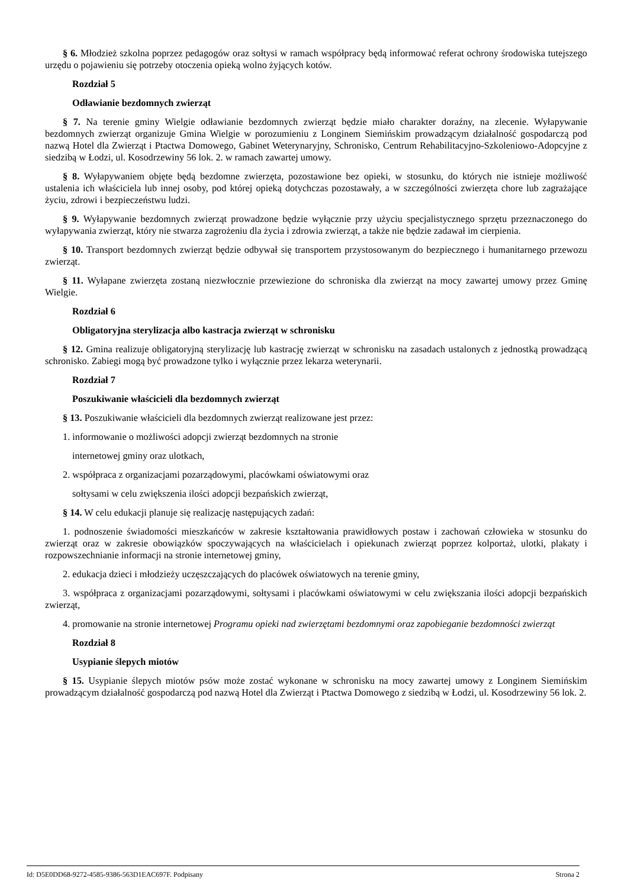§ 6. Młodzież szkolna poprzez pedagogów oraz sołtysi w ramach współpracy będą informować referat ochrony środowiska tutejszego urzędu o pojawieniu się potrzeby otoczenia opieką wolno żyjących kotów.
Rozdział 5
Odławianie bezdomnych zwierząt
§ 7. Na terenie gminy Wielgie odławianie bezdomnych zwierząt będzie miało charakter doraźny, na zlecenie. Wyłapywanie bezdomnych zwierząt organizuje Gmina Wielgie w porozumieniu z Longinem Siemińskim prowadzącym działalność gospodarczą pod nazwą Hotel dla Zwierząt i Ptactwa Domowego, Gabinet Weterynaryjny, Schronisko, Centrum Rehabilitacyjno-Szkoleniowo-Adopcyjne z siedzibą w Łodzi, ul. Kosodrzewiny 56 lok. 2. w ramach zawartej umowy.
§ 8. Wyłapywaniem objęte będą bezdomne zwierzęta, pozostawione bez opieki, w stosunku, do których nie istnieje możliwość ustalenia ich właściciela lub innej osoby, pod której opieką dotychczas pozostawały, a w szczególności zwierzęta chore lub zagrażające życiu, zdrowi i bezpieczeństwu ludzi.
§ 9. Wyłapywanie bezdomnych zwierząt prowadzone będzie wyłącznie przy użyciu specjalistycznego sprzętu przeznaczonego do wyłapywania zwierząt, który nie stwarza zagrożeniu dla życia i zdrowia zwierząt, a także nie będzie zadawał im cierpienia.
§ 10. Transport bezdomnych zwierząt będzie odbywał się transportem przystosowanym do bezpiecznego i humanitarnego przewozu zwierząt.
§ 11. Wyłapane zwierzęta zostaną niezwłocznie przewiezione do schroniska dla zwierząt na mocy zawartej umowy przez Gminę Wielgie.
Rozdział 6
Obligatoryjna sterylizacja albo kastracja zwierząt w schronisku
§ 12. Gmina realizuje obligatoryjną sterylizację lub kastrację zwierząt w schronisku na zasadach ustalonych z jednostką prowadzącą schronisko. Zabiegi mogą być prowadzone tylko i wyłącznie przez lekarza weterynarii.
Rozdział 7
Poszukiwanie właścicieli dla bezdomnych zwierząt
§ 13. Poszukiwanie właścicieli dla bezdomnych zwierząt realizowane jest przez:
1. informowanie o możliwości adopcji zwierząt bezdomnych na stronie
internetowej gminy oraz ulotkach,
2. współpraca z organizacjami pozarządowymi, placówkami oświatowymi oraz
sołtysami w celu zwiększenia ilości adopcji bezpańskich zwierząt,
§ 14. W celu edukacji planuje się realizację następujących zadań:
1. podnoszenie świadomości mieszkańców w zakresie kształtowania prawidłowych postaw i zachowań człowieka w stosunku do zwierząt oraz w zakresie obowiązków spoczywających na właścicielach i opiekunach zwierząt poprzez kolportaż, ulotki, plakaty i rozpowszechnianie informacji na stronie internetowej gminy,
2. edukacja dzieci i młodzieży uczęszczających do placówek oświatowych na terenie gminy,
3. współpraca z organizacjami pozarządowymi, sołtysami i placówkami oświatowymi w celu zwiększania ilości adopcji bezpańskich zwierząt,
4. promowanie na stronie internetowej Programu opieki nad zwierzętami bezdomnymi oraz zapobieganie bezdomności zwierząt
Rozdział 8
Usypianie ślepych miotów
§ 15. Usypianie ślepych miotów psów może zostać wykonane w schronisku na mocy zawartej umowy z Longinem Siemińskim prowadzącym działalność gospodarczą pod nazwą Hotel dla Zwierząt i Ptactwa Domowego z siedzibą w Łodzi, ul. Kosodrzewiny 56 lok. 2.
Id: D5E0DD68-9272-4585-9386-563D1EAC697F. Podpisany Strona 2